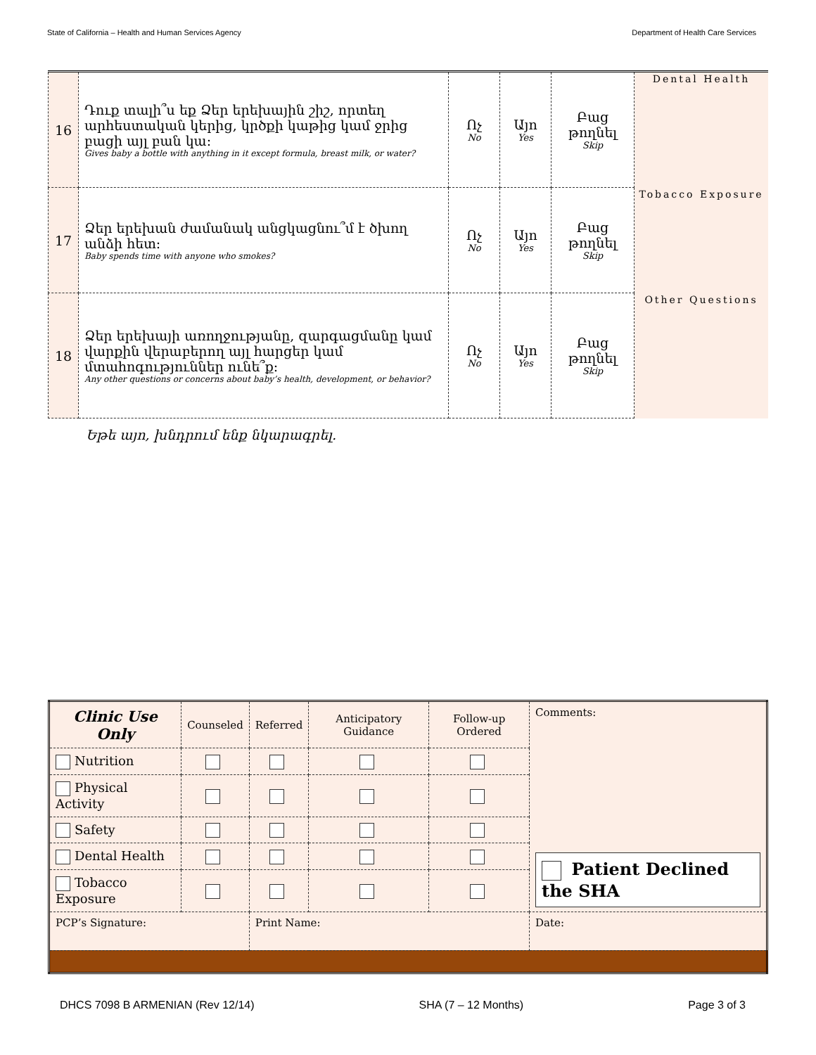State of California – Health and Human Services Agency Department of Health Care Services
| 16 | Դուք տալի՞ս եք Ձեր երեխային շիշ, որտեղ արհեստական կերից, կրծքի կաթից կամ ջրից բացի այլ բան կա: Gives baby a bottle with anything in it except formula, breast milk, or water? | Ոչ No | Այո Yes | Բաց թողնել Skip | Dental Health |
| 17 | Ձեր երեխան ժամանակ անցկացնու՞մ է ծխող անձի հետ: Baby spends time with anyone who smokes? | Ոչ No | Այո Yes | Բաց թողնել Skip | Tobacco Exposure |
| 18 | Ձեր երեխայի առողջությանը, զարգացմանը կամ վարքին վերաբերող այլ հարցեր կամ մտահոգություններ ունե՞ք: Any other questions or concerns about baby’s health, development, or behavior? | Ոչ No | Այո Yes | Բաց թողնել Skip | Other Questions |
Եթե այո, խնդրում ենք նկարագրել.
| Clinic Use Only | Counseled | Referred | Anticipatory Guidance | Follow-up Ordered | Comments: Patient Declined the SHA | |
| --- | --- | --- | --- | --- | --- | --- |
| Nutrition | | | | | | |
| Physical Activity | | | | | | |
| Safety | | | | | | |
| Dental Health | | | | | | |
| Tobacco Exposure | | | | | | |
| PCP’s Signature: | | Print Name: | | | | Date: |
DHCS 7098 B ARMENIAN (Rev 12/14) SHA (7 – 12 Months) Page 3 of 3